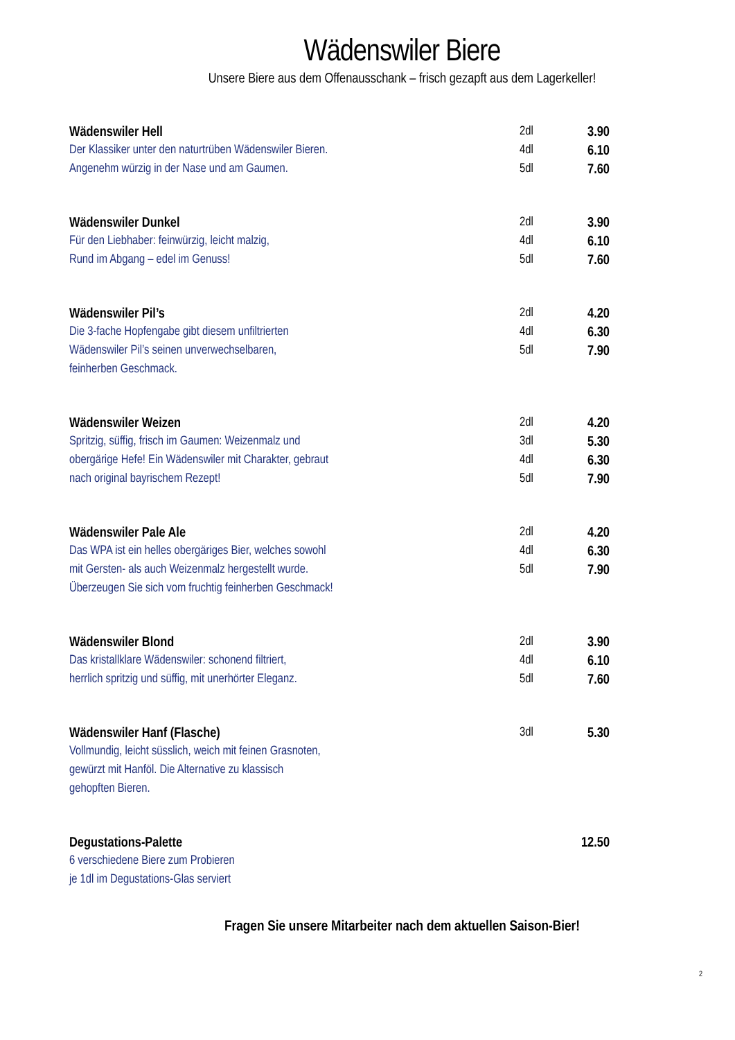Wädenswiler Biere
Unsere Biere aus dem Offenausschank – frisch gezapft aus dem Lagerkeller!
| Wädenswiler Hell | 2dl | 3.90 |
| Der Klassiker unter den naturtrüben Wädenswiler Bieren. | 4dl | 6.10 |
| Angenehm würzig in der Nase und am Gaumen. | 5dl | 7.60 |
| Wädenswiler Dunkel | 2dl | 3.90 |
| Für den Liebhaber: feinwürzig, leicht malzig, | 4dl | 6.10 |
| Rund im Abgang – edel im Genuss! | 5dl | 7.60 |
| Wädenswiler Pil’s | 2dl | 4.20 |
| Die 3-fache Hopfengabe gibt diesem unfiltrierten | 4dl | 6.30 |
| Wädenswiler Pil’s seinen unverwechselbaren, | 5dl | 7.90 |
| feinherben Geschmack. | | |
| Wädenswiler Weizen | 2dl | 4.20 |
| Spritzig, süffig, frisch im Gaumen: Weizenmalz und | 3dl | 5.30 |
| obergärige Hefe! Ein Wädenswiler mit Charakter, gebraut | 4dl | 6.30 |
| nach original bayrischem Rezept! | 5dl | 7.90 |
| Wädenswiler Pale Ale | 2dl | 4.20 |
| Das WPA ist ein helles obergäriges Bier, welches sowohl | 4dl | 6.30 |
| mit Gersten- als auch Weizenmalz hergestellt wurde. | 5dl | 7.90 |
| Überzeugen Sie sich vom fruchtig feinherben Geschmack! | | |
| Wädenswiler Blond | 2dl | 3.90 |
| Das kristallklare Wädenswiler: schonend filtriert, | 4dl | 6.10 |
| herrlich spritzig und süffig, mit unerhörter Eleganz. | 5dl | 7.60 |
| Wädenswiler Hanf (Flasche) | 3dl | 5.30 |
| Vollmundig, leicht süsslich, weich mit feinen Grasnoten, | | |
| gewürzt mit Hanföl. Die Alternative zu klassisch | | |
| gehopften Bieren. | | |
| Degustations-Palette | | 12.50 |
| 6 verschiedene Biere zum Probieren | | |
| je 1dl im Degustations-Glas serviert | | |
Fragen Sie unsere Mitarbeiter nach dem aktuellen Saison-Bier!
2